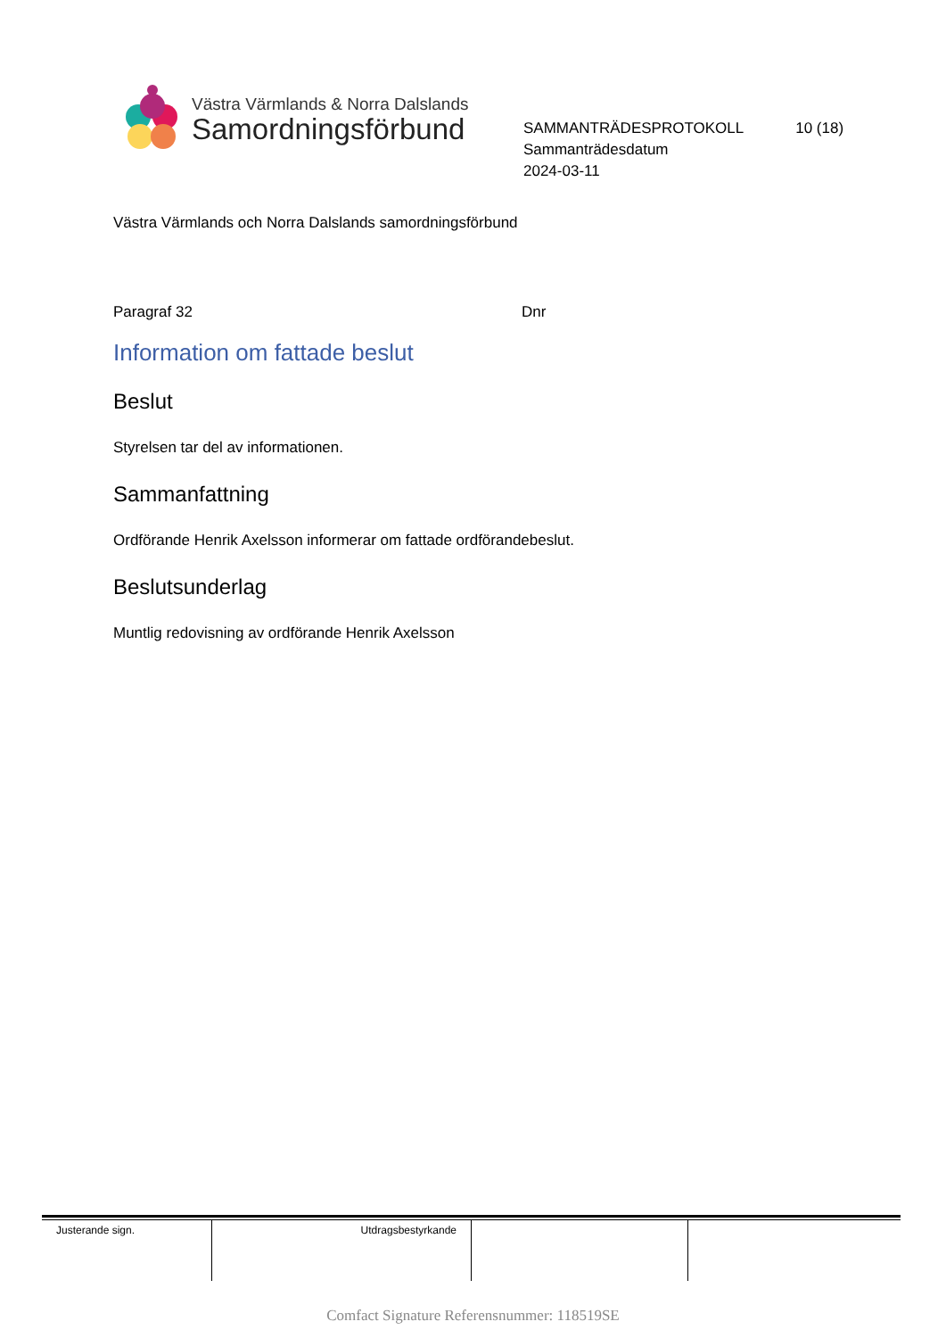Västra Värmlands & Norra Dalslands
Samordningsförbund
SAMMANTRÄDESPROTOKOLL 10 (18)
Sammanträdesdatum
2024-03-11
Västra Värmlands och Norra Dalslands samordningsförbund
Paragraf 32 Dnr
Information om fattade beslut
Beslut
Styrelsen tar del av informationen.
Sammanfattning
Ordförande Henrik Axelsson informerar om fattade ordförandebeslut.
Beslutsunderlag
Muntlig redovisning av ordförande Henrik Axelsson
| Justerande sign. | Utdragsbestyrkande | | |
Comfact Signature Referensnummer: 118519SE